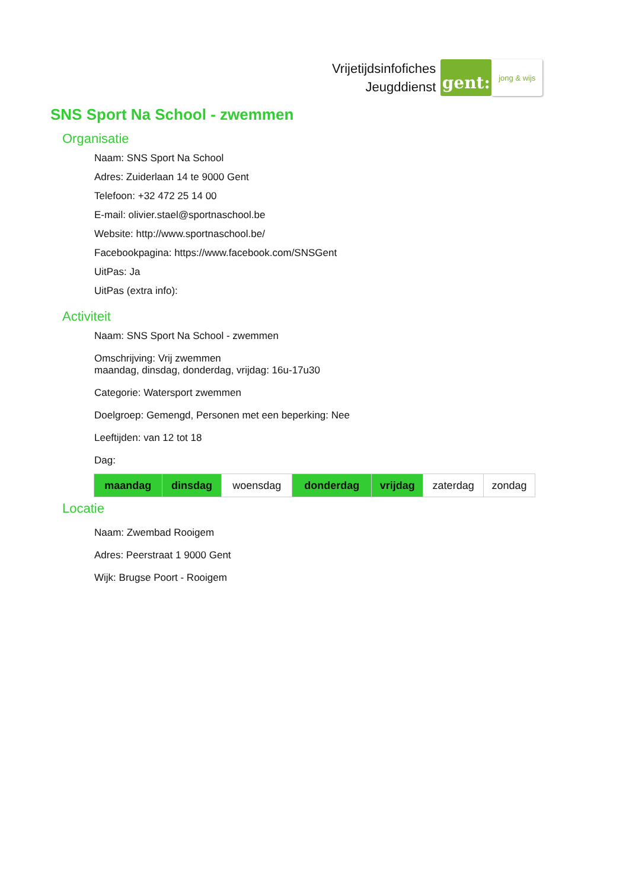Vrijetijdsinfofiches
Jeugddienst
gent:
jong & wijs
SNS Sport Na School - zwemmen
Organisatie
Naam: SNS Sport Na School
Adres: Zuiderlaan 14 te 9000 Gent
Telefoon: +32 472 25 14 00
E-mail: olivier.stael@sportnaschool.be
Website: http://www.sportnaschool.be/
Facebookpagina: https://www.facebook.com/SNSGent
UitPas: Ja
UitPas (extra info):
Activiteit
Naam: SNS Sport Na School - zwemmen
Omschrijving: Vrij zwemmen
maandag, dinsdag, donderdag, vrijdag: 16u-17u30
Categorie: Watersport zwemmen
Doelgroep: Gemengd, Personen met een beperking: Nee
Leeftijden: van 12 tot 18
Dag:
| maandag | dinsdag | woensdag | donderdag | vrijdag | zaterdag | zondag |
Locatie
Naam: Zwembad Rooigem
Adres: Peerstraat 1 9000 Gent
Wijk: Brugse Poort - Rooigem